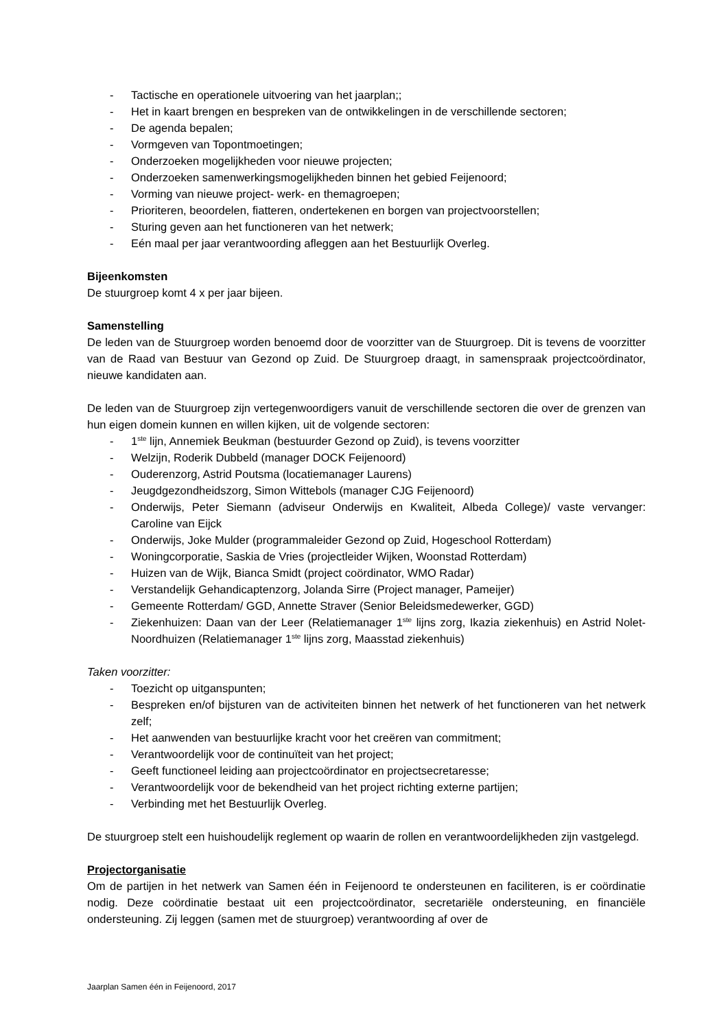- Tactische en operationele uitvoering van het jaarplan;;
- Het in kaart brengen en bespreken van de ontwikkelingen in de verschillende sectoren;
- De agenda bepalen;
- Vormgeven van Topontmoetingen;
- Onderzoeken mogelijkheden voor nieuwe projecten;
- Onderzoeken samenwerkingsmogelijkheden binnen het gebied Feijenoord;
- Vorming van nieuwe project- werk- en themagroepen;
- Prioriteren, beoordelen, fiatteren, ondertekenen en borgen van projectvoorstellen;
- Sturing geven aan het functioneren van het netwerk;
- Eén maal per jaar verantwoording afleggen aan het Bestuurlijk Overleg.
Bijeenkomsten
De stuurgroep komt 4 x per jaar bijeen.
Samenstelling
De leden van de Stuurgroep worden benoemd door de voorzitter van de Stuurgroep. Dit is tevens de voorzitter van de Raad van Bestuur van Gezond op Zuid. De Stuurgroep draagt, in samenspraak projectcoördinator, nieuwe kandidaten aan.
De leden van de Stuurgroep zijn vertegenwoordigers vanuit de verschillende sectoren die over de grenzen van hun eigen domein kunnen en willen kijken, uit de volgende sectoren:
- 1<sup>ste</sup> lijn, Annemiek Beukman (bestuurder Gezond op Zuid), is tevens voorzitter
- Welzijn, Roderik Dubbeld (manager DOCK Feijenoord)
- Ouderenzorg, Astrid Poutsma (locatiemanager Laurens)
- Jeugdgezondheidszorg, Simon Wittebols (manager CJG Feijenoord)
- Onderwijs, Peter Siemann (adviseur Onderwijs en Kwaliteit, Albeda College)/ vaste vervanger: Caroline van Eijck
- Onderwijs, Joke Mulder (programmaleider Gezond op Zuid, Hogeschool Rotterdam)
- Woningcorporatie, Saskia de Vries (projectleider Wijken, Woonstad Rotterdam)
- Huizen van de Wijk, Bianca Smidt (project coördinator, WMO Radar)
- Verstandelijk Gehandicaptenzorg, Jolanda Sirre (Project manager, Pameijer)
- Gemeente Rotterdam/ GGD, Annette Straver (Senior Beleidsmedewerker, GGD)
- Ziekenhuizen: Daan van der Leer (Relatiemanager 1<sup>ste</sup> lijns zorg, Ikazia ziekenhuis) en Astrid Nolet-Noordhuizen (Relatiemanager 1<sup>ste</sup> lijns zorg, Maasstad ziekenhuis)
Taken voorzitter:
- Toezicht op uitganspunten;
- Bespreken en/of bijsturen van de activiteiten binnen het netwerk of het functioneren van het netwerk zelf;
- Het aanwenden van bestuurlijke kracht voor het creëren van commitment;
- Verantwoordelijk voor de continuïteit van het project;
- Geeft functioneel leiding aan projectcoördinator en projectsecretaresse;
- Verantwoordelijk voor de bekendheid van het project richting externe partijen;
- Verbinding met het Bestuurlijk Overleg.
De stuurgroep stelt een huishoudelijk reglement op waarin de rollen en verantwoordelijkheden zijn vastgelegd.
Projectorganisatie
Om de partijen in het netwerk van Samen één in Feijenoord te ondersteunen en faciliteren, is er coördinatie nodig. Deze coördinatie bestaat uit een projectcoördinator, secretariële ondersteuning, en financiële ondersteuning. Zij leggen (samen met de stuurgroep) verantwoording af over de
Jaarplan Samen één in Feijenoord, 2017